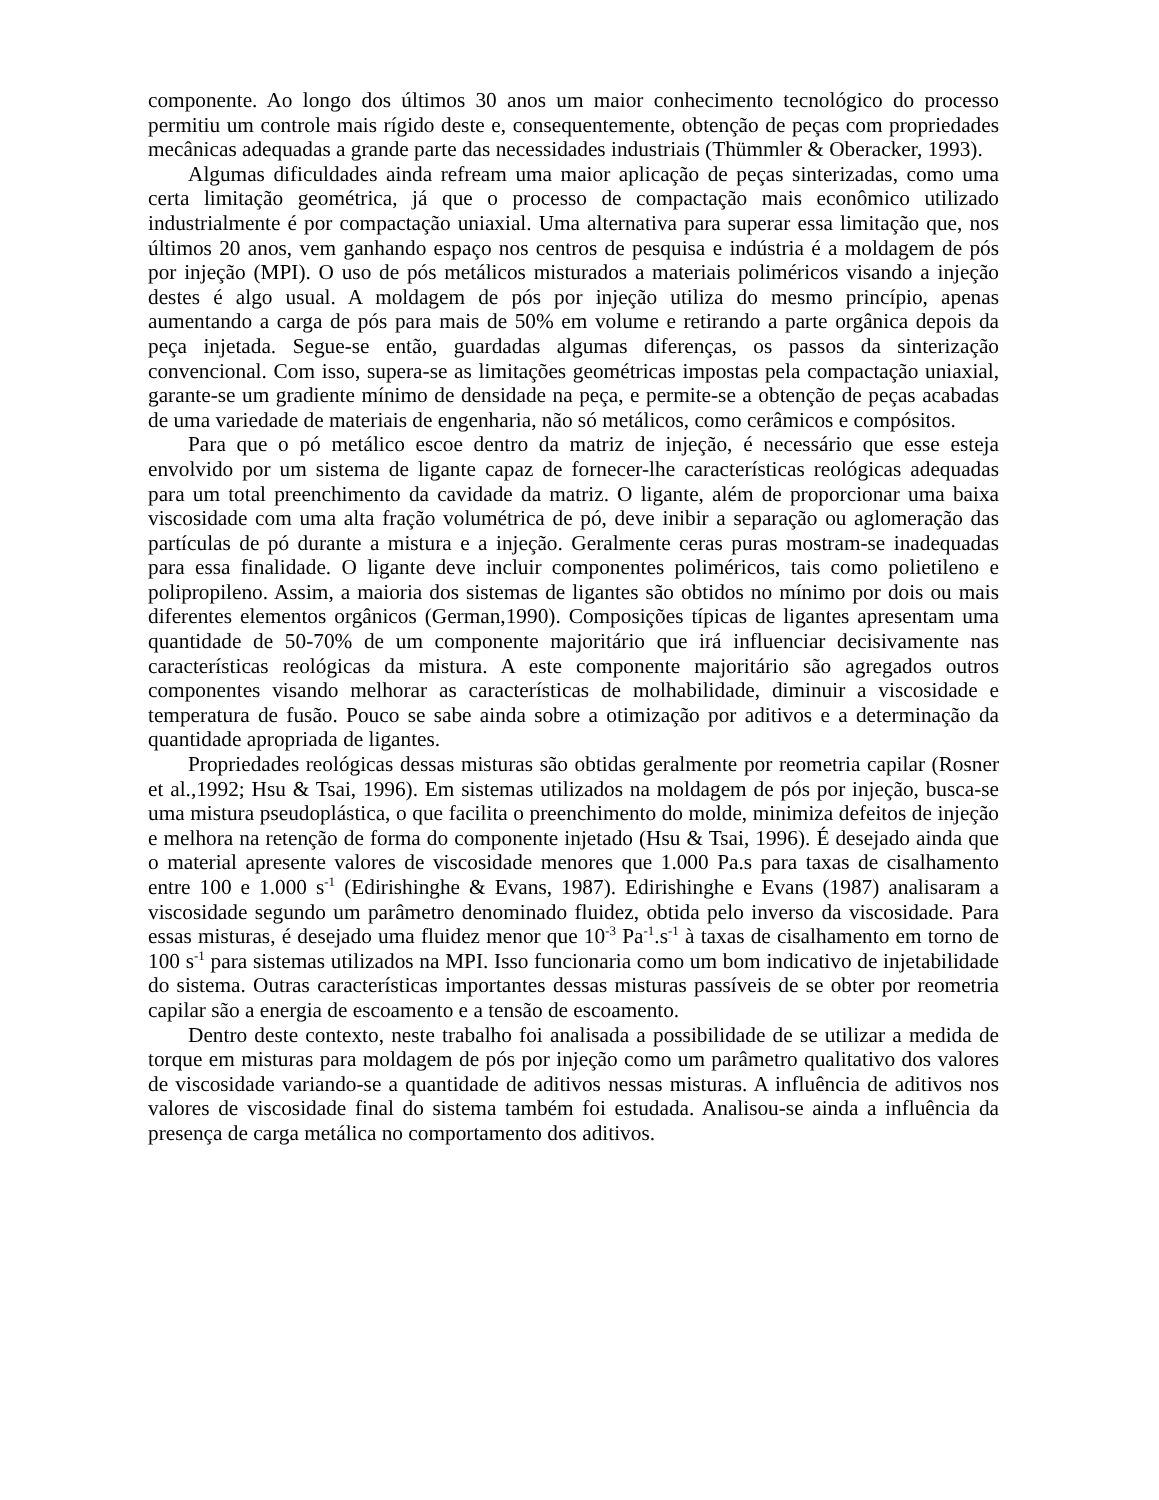componente. Ao longo dos últimos 30 anos um maior conhecimento tecnológico do processo permitiu um controle mais rígido deste e, consequentemente, obtenção de peças com propriedades mecânicas adequadas a grande parte das necessidades industriais (Thümmler & Oberacker, 1993).
Algumas dificuldades ainda refream uma maior aplicação de peças sinterizadas, como uma certa limitação geométrica, já que o processo de compactação mais econômico utilizado industrialmente é por compactação uniaxial. Uma alternativa para superar essa limitação que, nos últimos 20 anos, vem ganhando espaço nos centros de pesquisa e indústria é a moldagem de pós por injeção (MPI). O uso de pós metálicos misturados a materiais poliméricos visando a injeção destes é algo usual. A moldagem de pós por injeção utiliza do mesmo princípio, apenas aumentando a carga de pós para mais de 50% em volume e retirando a parte orgânica depois da peça injetada. Segue-se então, guardadas algumas diferenças, os passos da sinterização convencional. Com isso, supera-se as limitações geométricas impostas pela compactação uniaxial, garante-se um gradiente mínimo de densidade na peça, e permite-se a obtenção de peças acabadas de uma variedade de materiais de engenharia, não só metálicos, como cerâmicos e compósitos.
Para que o pó metálico escoe dentro da matriz de injeção, é necessário que esse esteja envolvido por um sistema de ligante capaz de fornecer-lhe características reológicas adequadas para um total preenchimento da cavidade da matriz. O ligante, além de proporcionar uma baixa viscosidade com uma alta fração volumétrica de pó, deve inibir a separação ou aglomeração das partículas de pó durante a mistura e a injeção. Geralmente ceras puras mostram-se inadequadas para essa finalidade. O ligante deve incluir componentes poliméricos, tais como polietileno e polipropileno. Assim, a maioria dos sistemas de ligantes são obtidos no mínimo por dois ou mais diferentes elementos orgânicos (German,1990). Composições típicas de ligantes apresentam uma quantidade de 50-70% de um componente majoritário que irá influenciar decisivamente nas características reológicas da mistura. A este componente majoritário são agregados outros componentes visando melhorar as características de molhabilidade, diminuir a viscosidade e temperatura de fusão. Pouco se sabe ainda sobre a otimização por aditivos e a determinação da quantidade apropriada de ligantes.
Propriedades reológicas dessas misturas são obtidas geralmente por reometria capilar (Rosner et al.,1992; Hsu & Tsai, 1996). Em sistemas utilizados na moldagem de pós por injeção, busca-se uma mistura pseudoplástica, o que facilita o preenchimento do molde, minimiza defeitos de injeção e melhora na retenção de forma do componente injetado (Hsu & Tsai, 1996). É desejado ainda que o material apresente valores de viscosidade menores que 1.000 Pa.s para taxas de cisalhamento entre 100 e 1.000 s<sup>-1</sup> (Edirishinghe & Evans, 1987). Edirishinghe e Evans (1987) analisaram a viscosidade segundo um parâmetro denominado fluidez, obtida pelo inverso da viscosidade. Para essas misturas, é desejado uma fluidez menor que 10<sup>-3</sup> Pa<sup>-1</sup>.s<sup>-1</sup> à taxas de cisalhamento em torno de 100 s<sup>-1</sup> para sistemas utilizados na MPI. Isso funcionaria como um bom indicativo de injetabilidade do sistema. Outras características importantes dessas misturas passíveis de se obter por reometria capilar são a energia de escoamento e a tensão de escoamento.
Dentro deste contexto, neste trabalho foi analisada a possibilidade de se utilizar a medida de torque em misturas para moldagem de pós por injeção como um parâmetro qualitativo dos valores de viscosidade variando-se a quantidade de aditivos nessas misturas. A influência de aditivos nos valores de viscosidade final do sistema também foi estudada. Analisou-se ainda a influência da presença de carga metálica no comportamento dos aditivos.